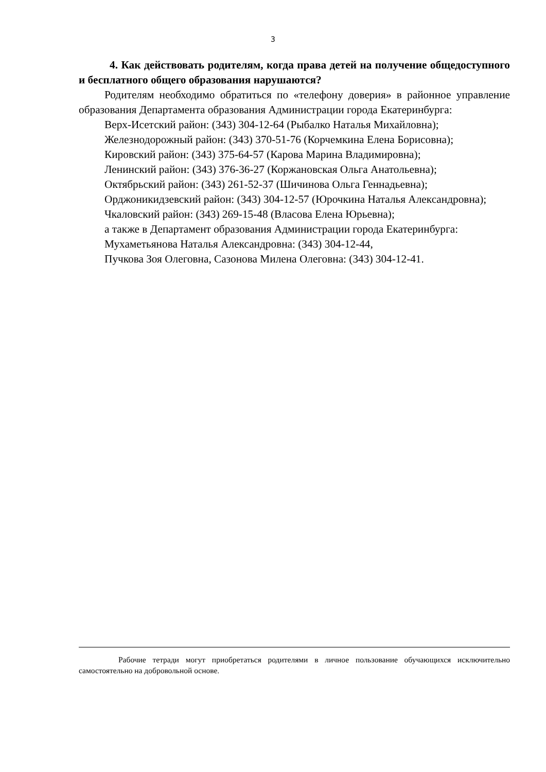3
4. Как действовать родителям, когда права детей на получение общедоступного и бесплатного общего образования нарушаются?
Родителям необходимо обратиться по «телефону доверия» в районное управление образования Департамента образования Администрации города Екатеринбурга:
Верх-Исетский район: (343) 304-12-64 (Рыбалко Наталья Михайловна);
Железнодорожный район: (343) 370-51-76 (Корчемкина Елена Борисовна);
Кировский район: (343) 375-64-57 (Карова Марина Владимировна);
Ленинский район: (343) 376-36-27 (Коржановская Ольга Анатольевна);
Октябрьский район: (343) 261-52-37 (Шичинова Ольга Геннадьевна);
Орджоникидзевский район: (343) 304-12-57 (Юрочкина Наталья Александровна);
Чкаловский район: (343) 269-15-48 (Власова Елена Юрьевна);
а также в Департамент образования Администрации города Екатеринбурга:
Мухаметьянова Наталья Александровна: (343) 304-12-44,
Пучкова Зоя Олеговна, Сазонова Милена Олеговна: (343) 304-12-41.
Рабочие тетради могут приобретаться родителями в личное пользование обучающихся исключительно самостоятельно на добровольной основе.